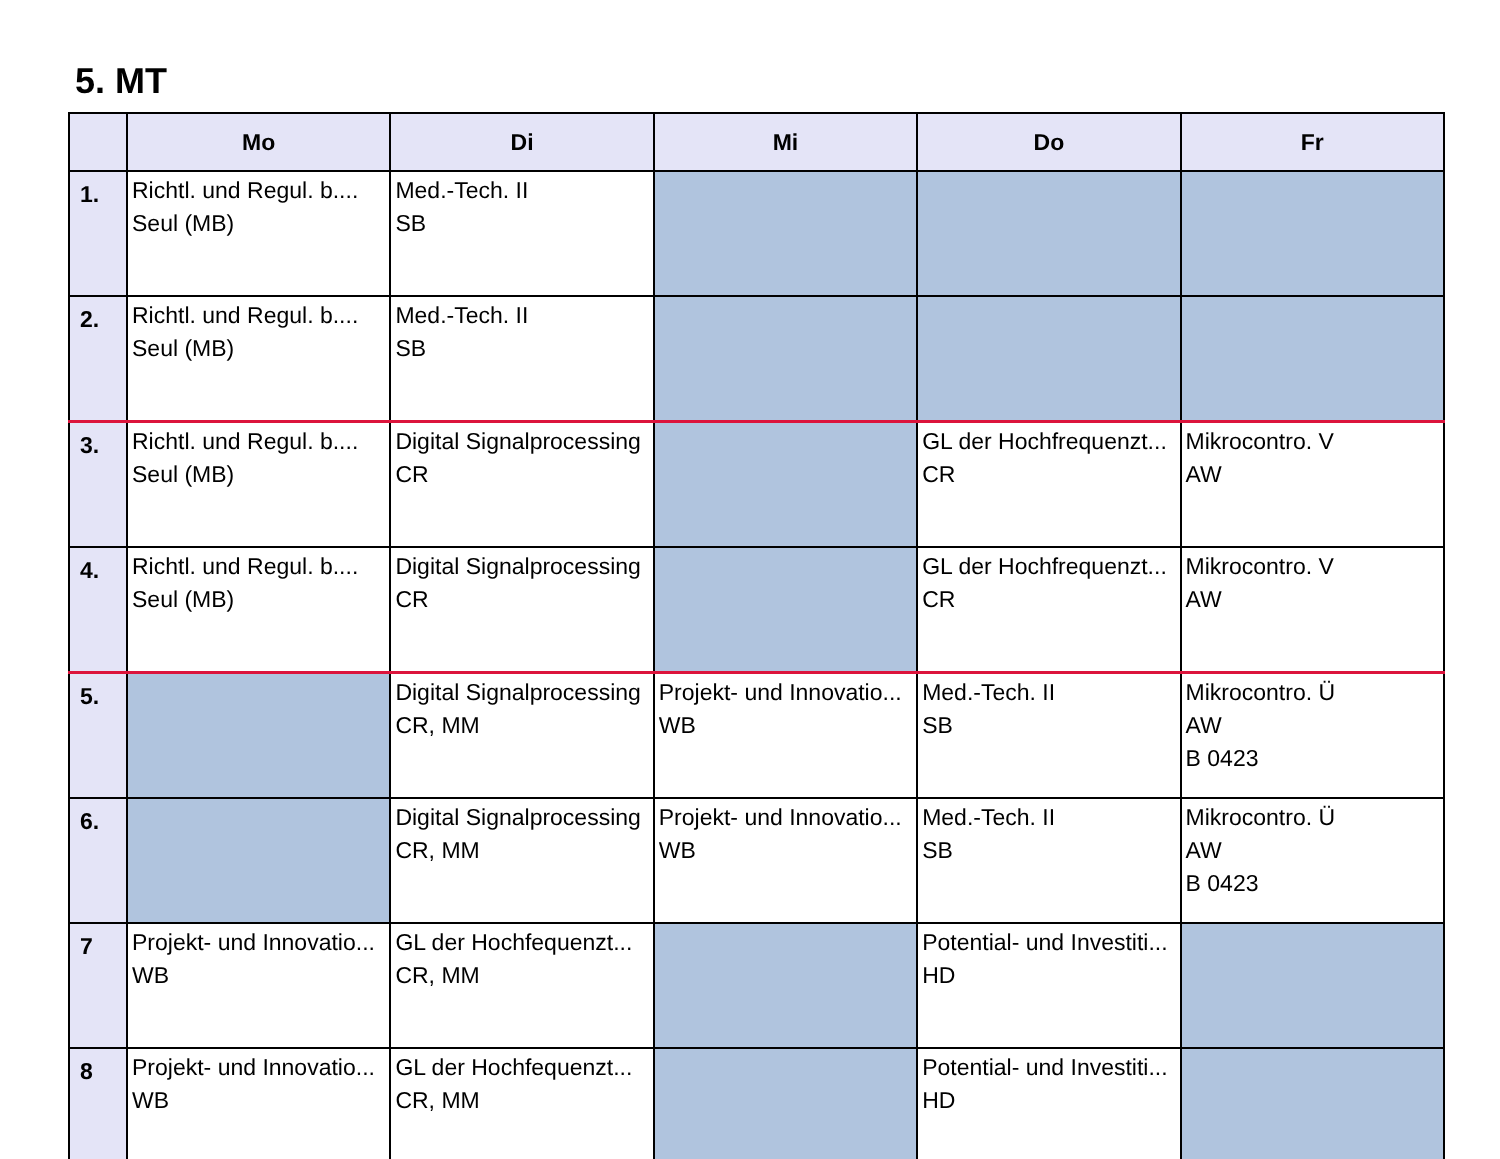5. MT
| | Mo | Di | Mi | Do | Fr |
| --- | --- | --- | --- | --- | --- |
| 1. | Richtl. und Regul. b.... Seul (MB) | Med.-Tech. II SB | | | |
| 2. | Richtl. und Regul. b.... Seul (MB) | Med.-Tech. II SB | | | |
| 3. | Richtl. und Regul. b.... Seul (MB) | Digital Signalprocessing CR | | GL der Hochfrequenzt... CR | Mikrocontro. V AW |
| 4. | Richtl. und Regul. b.... Seul (MB) | Digital Signalprocessing CR | | GL der Hochfrequenzt... CR | Mikrocontro. V AW |
| 5. | | Digital Signalprocessing CR, MM | Projekt- und Innovatio... WB | Med.-Tech. II SB | Mikrocontro. Ü AW B 0423 |
| 6. | | Digital Signalprocessing CR, MM | Projekt- und Innovatio... WB | Med.-Tech. II SB | Mikrocontro. Ü AW B 0423 |
| 7 | Projekt- und Innovatio... WB | GL der Hochfequenzt... CR, MM | | Potential- und Investiti... HD | |
| 8 | Projekt- und Innovatio... WB | GL der Hochfequenzt... CR, MM | | Potential- und Investiti... HD | |